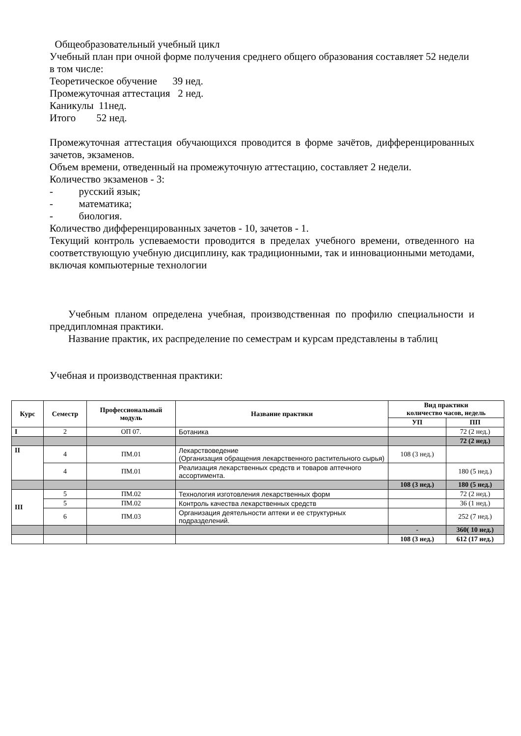Общеобразовательный учебный цикл
Учебный план при очной форме получения среднего общего образования составляет 52 недели в том числе:
Теоретическое обучение 39 нед.
Промежуточная аттестация 2 нед.
Каникулы 11нед.
Итого 52 нед.
Промежуточная аттестация обучающихся проводится в форме зачётов, дифференцированных зачетов, экзаменов.
Объем времени, отведенный на промежуточную аттестацию, составляет 2 недели.
Количество экзаменов - 3:
- русский язык;
- математика;
- биология.
Количество дифференцированных зачетов - 10, зачетов - 1.
Текущий контроль успеваемости проводится в пределах учебного времени, отведенного на соответствующую учебную дисциплину, как традиционными, так и инновационными методами, включая компьютерные технологии
Учебным планом определена учебная, производственная по профилю специальности и преддипломная практики.
Название практик, их распределение по семестрам и курсам представлены в таблиц
Учебная и производственная практики:
| Курс | Семестр | Профессиональный модуль | Название практики | Вид практики количество часов, недель | |
| --- | --- | --- | --- | --- | --- |
| | | | | УП | ПП |
| I | 2 | ОП 07. | Ботаника | | 72 (2 нед.) |
| | | | | | 72 (2 нед.) |
| II | 4 | ПМ.01 | Лекарствоведение (Организация обращения лекарственного растительного сырья) | 108 (3 нед.) | |
| | 4 | ПМ.01 | Реализация лекарственных средств и товаров аптечного ассортимента. | | 180 (5 нед.) |
| | | | | 108 (3 нед.) | 180 (5 нед.) |
| III | 5 | ПМ.02 | Технология изготовления лекарственных форм | | 72 (2 нед.) |
| | 5 | ПМ.02 | Контроль качества лекарственных средств | | 36 (1 нед.) |
| | 6 | ПМ.03 | Организация деятельности аптеки и ее структурных подразделений. | | 252 (7 нед.) |
| | | | | - | 360( 10 нед.) |
| | | | | 108 (3 нед.) | 612 (17 нед.) |